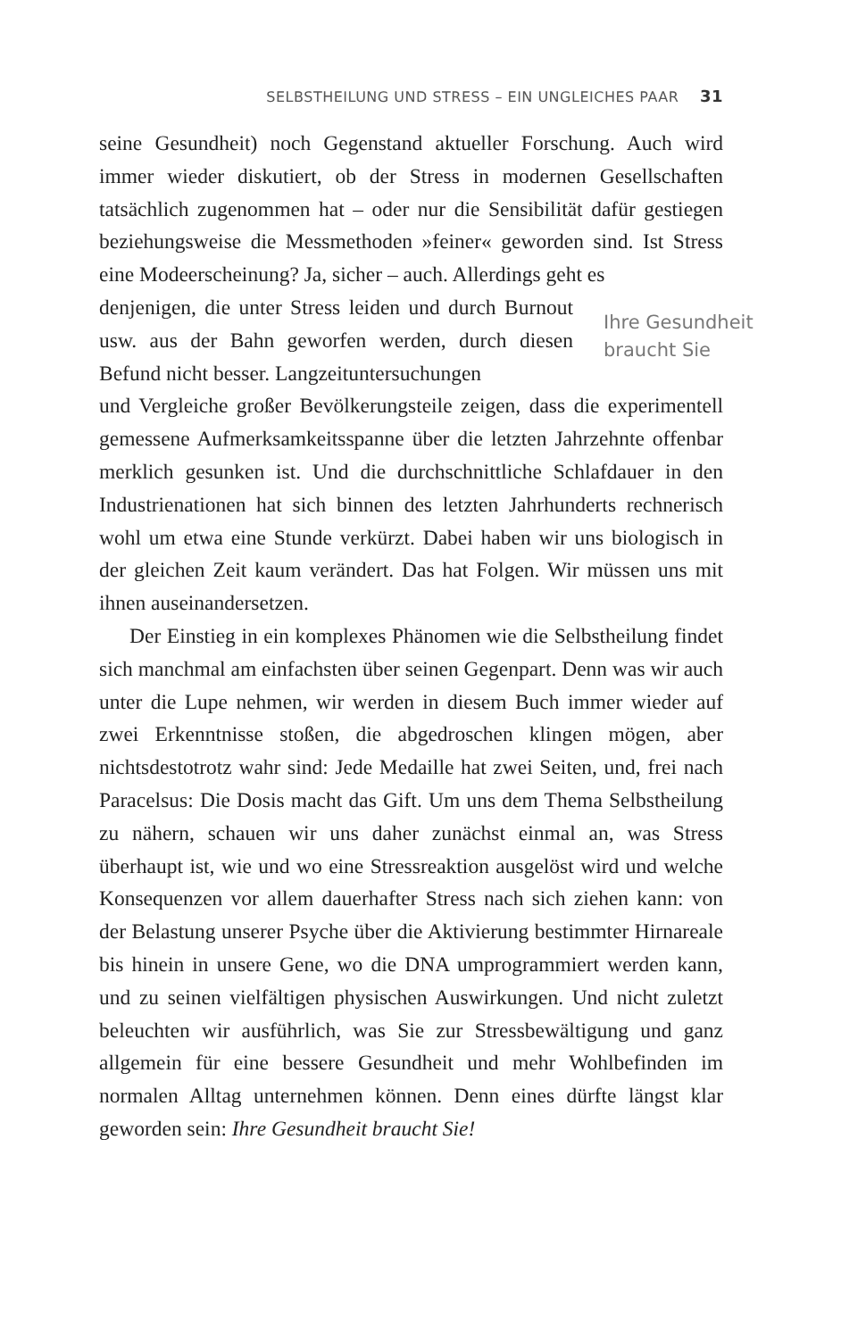SELBSTHEILUNG UND STRESS – EIN UNGLEICHES PAAR 31
seine Gesundheit) noch Gegenstand aktueller Forschung. Auch wird immer wieder diskutiert, ob der Stress in modernen Gesellschaften tatsächlich zugenommen hat – oder nur die Sensibilität dafür gestiegen beziehungsweise die Messmethoden »feiner« geworden sind. Ist Stress eine Modeerscheinung? Ja, sicher – auch. Allerdings geht es
denjenigen, die unter Stress leiden und durch Burnout usw. aus der Bahn geworfen werden, durch diesen Befund nicht besser. Langzeituntersuchungen
Ihre Gesundheit braucht Sie
und Vergleiche großer Bevölkerungsteile zeigen, dass die experimentell gemessene Aufmerksamkeitsspanne über die letzten Jahrzehnte offenbar merklich gesunken ist. Und die durchschnittliche Schlafdauer in den Industrienationen hat sich binnen des letzten Jahrhunderts rechnerisch wohl um etwa eine Stunde verkürzt. Dabei haben wir uns biologisch in der gleichen Zeit kaum verändert. Das hat Folgen. Wir müssen uns mit ihnen auseinandersetzen.
Der Einstieg in ein komplexes Phänomen wie die Selbstheilung findet sich manchmal am einfachsten über seinen Gegenpart. Denn was wir auch unter die Lupe nehmen, wir werden in diesem Buch immer wieder auf zwei Erkenntnisse stoßen, die abgedroschen klingen mögen, aber nichtsdestotrotz wahr sind: Jede Medaille hat zwei Seiten, und, frei nach Paracelsus: Die Dosis macht das Gift. Um uns dem Thema Selbstheilung zu nähern, schauen wir uns daher zunächst einmal an, was Stress überhaupt ist, wie und wo eine Stressreaktion ausgelöst wird und welche Konsequenzen vor allem dauerhafter Stress nach sich ziehen kann: von der Belastung unserer Psyche über die Aktivierung bestimmter Hirnareale bis hinein in unsere Gene, wo die DNA umprogrammiert werden kann, und zu seinen vielfältigen physischen Auswirkungen. Und nicht zuletzt beleuchten wir ausführlich, was Sie zur Stressbewältigung und ganz allgemein für eine bessere Gesundheit und mehr Wohlbefinden im normalen Alltag unternehmen können. Denn eines dürfte längst klar geworden sein: Ihre Gesundheit braucht Sie!